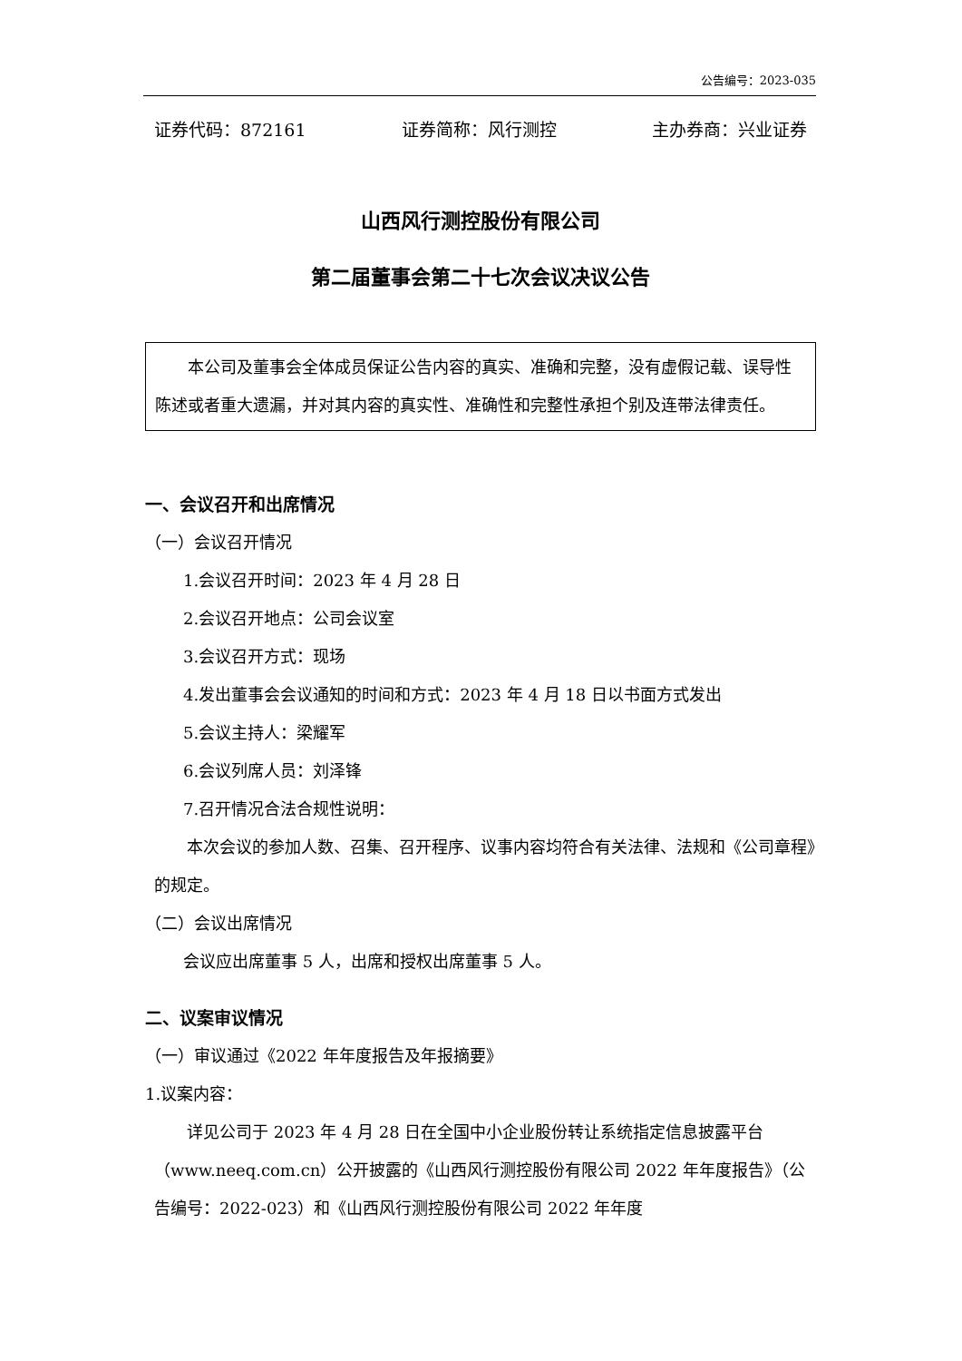公告编号：2023-035
证券代码：872161 证券简称：风行测控 主办券商：兴业证券
山西风行测控股份有限公司
第二届董事会第二十七次会议决议公告
本公司及董事会全体成员保证公告内容的真实、准确和完整，没有虚假记载、误导性陈述或者重大遗漏，并对其内容的真实性、准确性和完整性承担个别及连带法律责任。
一、会议召开和出席情况
（一）会议召开情况
1.会议召开时间：2023 年 4 月 28 日
2.会议召开地点：公司会议室
3.会议召开方式：现场
4.发出董事会会议通知的时间和方式：2023 年 4 月 18 日以书面方式发出
5.会议主持人：梁耀军
6.会议列席人员：刘泽锋
7.召开情况合法合规性说明：
本次会议的参加人数、召集、召开程序、议事内容均符合有关法律、法规和《公司章程》的规定。
（二）会议出席情况
会议应出席董事 5 人，出席和授权出席董事 5 人。
二、议案审议情况
（一）审议通过《2022 年年度报告及年报摘要》
1.议案内容：
详见公司于 2023 年 4 月 28 日在全国中小企业股份转让系统指定信息披露平台（www.neeq.com.cn）公开披露的《山西风行测控股份有限公司 2022 年年度报告》（公告编号：2022-023）和《山西风行测控股份有限公司 2022 年年度